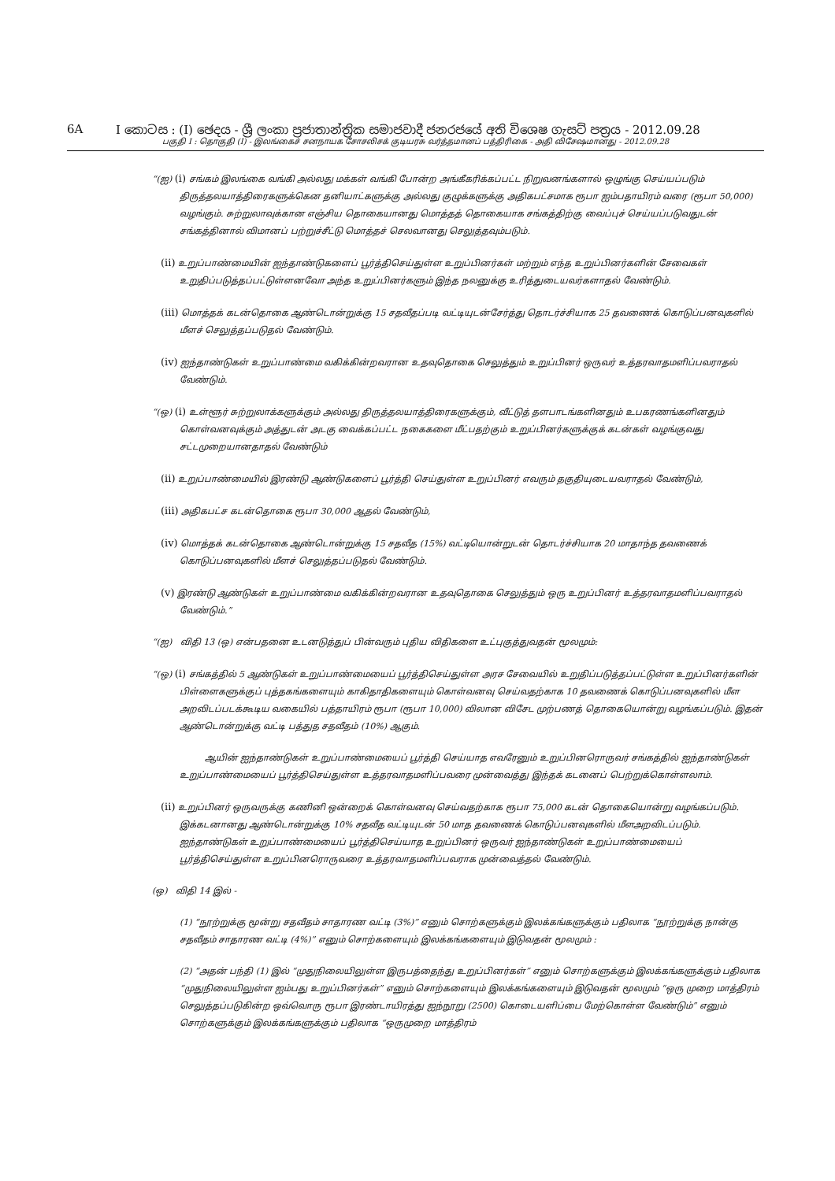6A I කොටස : (I) ඡෙදය - ශ්‍රී ලංකා ප්‍රජාතාන්ත්‍රික සමාජවාදී ජනරජයේ අති විශෙෂ ගැසට් පත්‍රය - 2012.09.28
பகுதி I : தொகுதி (I) - இலங்கைச் சனநாயக சோசலிசக் குடியரசு வர்த்தமானப் பத்திரிகை - அதி விசேஷமானது - 2012.09.28
“(ஐ) (i) சங்கம் இலங்கை வங்கி அல்லது மக்கள் வங்கி போன்ற அங்கீகரிக்கப்பட்ட நிறுவனங்களால் ஒழுங்கு செய்யப்படும் திருத்தலயாத்திரைகளுக்கென தனியாட்களுக்கு அல்லது குழுக்களுக்கு அதிகபட்சமாக ரூபா ஐம்பதாயிரம் வரை (ரூபா 50,000) வழங்கும். சுற்றுலாவுக்கான எஞ்சிய தொகையானது மொத்தத் தொகையாக சங்கத்திற்கு வைப்புச் செய்யப்படுவதுடன் சங்கத்தினால் விமானப் பற்றுச்சீட்டு மொத்தச் செலவானது செலுத்தவும்படும்.
(ii) உறுப்பாண்மையின் ஐந்தாண்டுகளைப் பூர்த்திசெய்துள்ள உறுப்பினர்கள் மற்றும் எந்த உறுப்பினர்களின் சேவைகள் உறுதிப்படுத்தப்பட்டுள்ளனவோ அந்த உறுப்பினர்களும் இந்த நலனுக்கு உரித்துடையவர்களாதல் வேண்டும்.
(iii) மொத்தக் கடன்தொகை ஆண்டொன்றுக்கு 15 சதவீதப்படி வட்டியுடன்சேர்த்து தொடர்ச்சியாக 25 தவணைக் கொடுப்பனவுகளில் மீளச் செலுத்தப்படுதல் வேண்டும்.
(iv) ஐந்தாண்டுகள் உறுப்பாண்மை வகிக்கின்றவரான உதவுதொகை செலுத்தும் உறுப்பினர் ஒருவர் உத்தரவாதமளிப்பவராதல் வேண்டும்.
“(ஒ) (i) உள்ளூர் சுற்றுலாக்களுக்கும் அல்லது திருத்தலயாத்திரைகளுக்கும், வீட்டுத் தளபாடங்களினதும் உபகரணங்களினதும் கொள்வனவுக்கும் அத்துடன் அடகு வைக்கப்பட்ட நகைகளை மீட்பதற்கும் உறுப்பினர்களுக்குக் கடன்கள் வழங்குவது சட்டமுறையானதாதல் வேண்டும்
(ii) உறுப்பாண்மையில் இரண்டு ஆண்டுகளைப் பூர்த்தி செய்துள்ள உறுப்பினர் எவரும் தகுதியுடையவராதல் வேண்டும்,
(iii) அதிகபட்ச கடன்தொகை ரூபா 30,000 ஆதல் வேண்டும்,
(iv) மொத்தக் கடன்தொகை ஆண்டொன்றுக்கு 15 சதவீத (15%) வட்டியொன்றுடன் தொடர்ச்சியாக 20 மாதாந்த தவணைக் கொடுப்பனவுகளில் மீளச் செலுத்தப்படுதல் வேண்டும்.
(v) இரண்டு ஆண்டுகள் உறுப்பாண்மை வகிக்கின்றவரான உதவுதொகை செலுத்தும் ஒரு உறுப்பினர் உத்தரவாதமளிப்பவராதல் வேண்டும்.”
“(ஐ) விதி 13 (ஒ) என்பதனை உடனடுத்துப் பின்வரும் புதிய விதிகளை உட்புகுத்துவதன் மூலமும்:
“(ஒ) (i) சங்கத்தில் 5 ஆண்டுகள் உறுப்பாண்மையைப் பூர்த்திசெய்துள்ள அரச சேவையில் உறுதிப்படுத்தப்பட்டுள்ள உறுப்பினர்களின் பிள்ளைகளுக்குப் புத்தகங்களையும் காகிதாதிகளையும் கொள்வனவு செய்வதற்காக 10 தவணைக் கொடுப்பனவுகளில் மீள அறவிடப்படக்கூடிய வகையில் பத்தாயிரம் ரூபா (ரூபா 10,000) விலான விசேட முற்பணத் தொகையொன்று வழங்கப்படும். இதன் ஆண்டொன்றுக்கு வட்டி பத்துத சதவீதம் (10%) ஆகும்.
ஆயின் ஐந்தாண்டுகள் உறுப்பாண்மையைப் பூர்த்தி செய்யாத எவரேனும் உறுப்பினரொருவர் சங்கத்தில் ஐந்தாண்டுகள் உறுப்பாண்மையைப் பூர்த்திசெய்துள்ள உத்தரவாதமளிப்பவரை முன்வைத்து இந்தக் கடனைப் பெற்றுக்கொள்ளலாம்.
(ii) உறுப்பினர் ஒருவருக்கு கணினி ஒன்றைக் கொள்வனவு செய்வதற்காக ரூபா 75,000 கடன் தொகையொன்று வழங்கப்படும். இக்கடனானது ஆண்டொன்றுக்கு 10% சதவீத வட்டியுடன் 50 மாத தவணைக் கொடுப்பனவுகளில் மீளஅறவிடப்படும். ஐந்தாண்டுகள் உறுப்பாண்மையைப் பூர்த்திசெய்யாத உறுப்பினர் ஒருவர் ஐந்தாண்டுகள் உறுப்பாண்மையைப் பூர்த்திசெய்துள்ள உறுப்பினரொருவரை உத்தரவாதமளிப்பவராக முன்வைத்தல் வேண்டும்.
(ஒ) விதி 14 இல் -
(1) “நூற்றுக்கு மூன்று சதவீதம் சாதாரண வட்டி (3%)” எனும் சொற்களுக்கும் இலக்கங்களுக்கும் பதிலாக “நூற்றுக்கு நான்கு சதவீதம் சாதாரண வட்டி (4%)” எனும் சொற்களையும் இலக்கங்களையும் இடுவதன் மூலமும் :
(2) “அதன் பந்தி (1) இல் “முதுநிலையிலுள்ள இருபத்தைந்து உறுப்பினர்கள்” எனும் சொற்களுக்கும் இலக்கங்களுக்கும் பதிலாக “முதுநிலையிலுள்ள ஐம்பது உறுப்பினர்கள்” எனும் சொற்களையும் இலக்கங்களையும் இடுவதன் மூலமும் “ஒரு முறை மாத்திரம் செலுத்தப்படுகின்ற ஒவ்வொரு ரூபா இரண்டாயிரத்து ஐந்நூறு (2500) கொடையளிப்பை மேற்கொள்ள வேண்டும்” எனும் சொற்களுக்கும் இலக்கங்களுக்கும் பதிலாக “ஒருமுறை மாத்திரம்